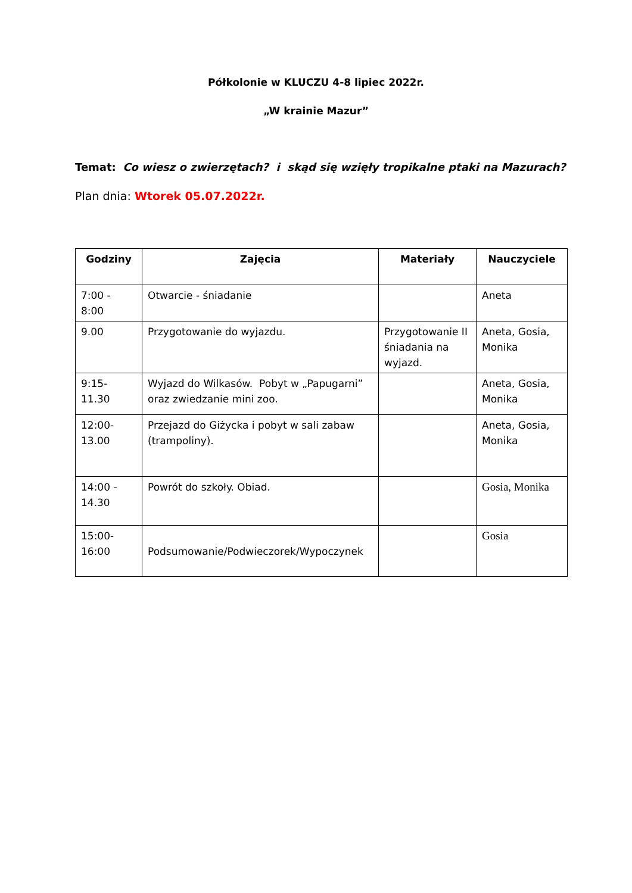Półkolonie w KLUCZU 4-8 lipiec 2022r.
„W krainie Mazur”
Temat: Co wiesz o zwierzętach? i skąd się wzięły tropikalne ptaki na Mazurach?
Plan dnia: Wtorek 05.07.2022r.
| Godziny | Zajęcia | Materiały | Nauczyciele |
| --- | --- | --- | --- |
| 7:00 - 8:00 | Otwarcie - śniadanie | | Aneta |
| 9.00 | Przygotowanie do wyjazdu. | Przygotowanie II śniadania na wyjazd. | Aneta, Gosia, Monika |
| 9:15- 11.30 | Wyjazd do Wilkasów. Pobyt w „Papugarni” oraz zwiedzanie mini zoo. | | Aneta, Gosia, Monika |
| 12:00- 13.00 | Przejazd do Giżycka i pobyt w sali zabaw (trampoliny). | | Aneta, Gosia, Monika |
| 14:00 - 14.30 | Powrót do szkoły. Obiad. | | Gosia, Monika |
| 15:00- 16:00 | Podsumowanie/Podwieczorek/Wypoczynek | | Gosia |